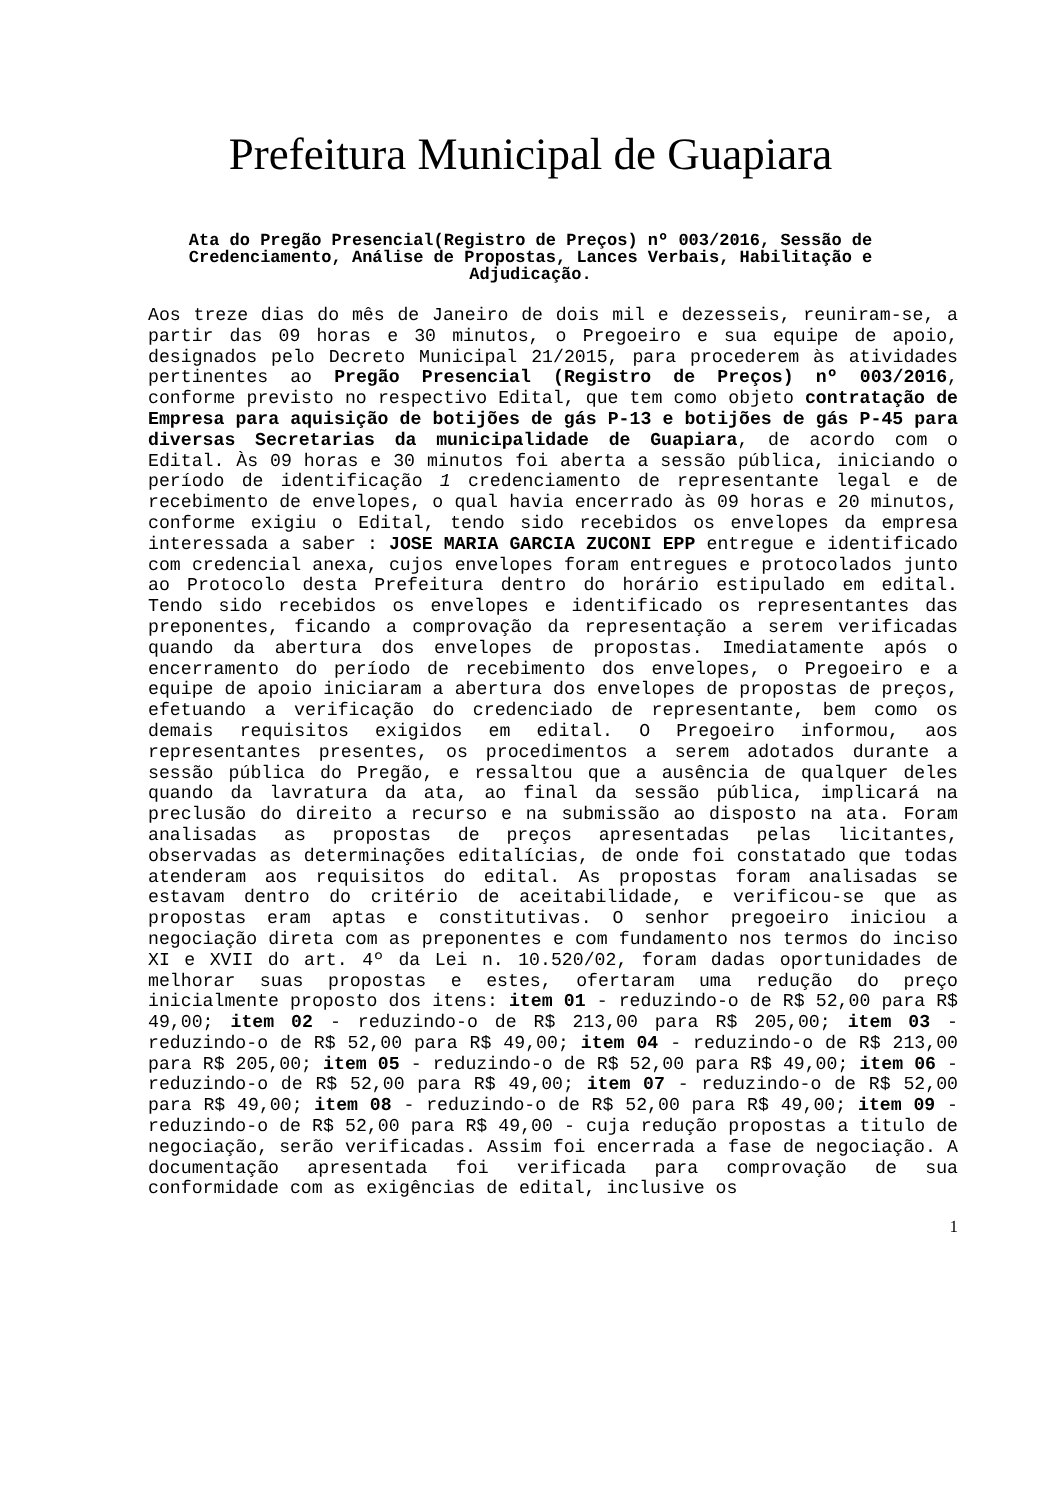Prefeitura Municipal de Guapiara
Ata do Pregão Presencial(Registro de Preços) nº 003/2016, Sessão de Credenciamento, Análise de Propostas, Lances Verbais, Habilitação e Adjudicação.
Aos treze dias do mês de Janeiro de dois mil e dezesseis, reuniram-se, a partir das 09 horas e 30 minutos, o Pregoeiro e sua equipe de apoio, designados pelo Decreto Municipal 21/2015, para procederem às atividades pertinentes ao Pregão Presencial (Registro de Preços) nº 003/2016, conforme previsto no respectivo Edital, que tem como objeto contratação de Empresa para aquisição de botijões de gás P-13 e botijões de gás P-45 para diversas Secretarias da municipalidade de Guapiara, de acordo com o Edital. Às 09 horas e 30 minutos foi aberta a sessão pública, iniciando o período de identificação 1 credenciamento de representante legal e de recebimento de envelopes, o qual havia encerrado às 09 horas e 20 minutos, conforme exigiu o Edital, tendo sido recebidos os envelopes da empresa interessada a saber : JOSE MARIA GARCIA ZUCONI EPP entregue e identificado com credencial anexa, cujos envelopes foram entregues e protocolados junto ao Protocolo desta Prefeitura dentro do horário estipulado em edital. Tendo sido recebidos os envelopes e identificado os representantes das preponentes, ficando a comprovação da representação a serem verificadas quando da abertura dos envelopes de propostas. Imediatamente após o encerramento do período de recebimento dos envelopes, o Pregoeiro e a equipe de apoio iniciaram a abertura dos envelopes de propostas de preços, efetuando a verificação do credenciado de representante, bem como os demais requisitos exigidos em edital. O Pregoeiro informou, aos representantes presentes, os procedimentos a serem adotados durante a sessão pública do Pregão, e ressaltou que a ausência de qualquer deles quando da lavratura da ata, ao final da sessão pública, implicará na preclusão do direito a recurso e na submissão ao disposto na ata. Foram analisadas as propostas de preços apresentadas pelas licitantes, observadas as determinações editalícias, de onde foi constatado que todas atenderam aos requisitos do edital. As propostas foram analisadas se estavam dentro do critério de aceitabilidade, e verificou-se que as propostas eram aptas e constitutivas. O senhor pregoeiro iniciou a negociação direta com as preponentes e com fundamento nos termos do inciso XI e XVII do art. 4º da Lei n. 10.520/02, foram dadas oportunidades de melhorar suas propostas e estes, ofertaram uma redução do preço inicialmente proposto dos itens: item 01 - reduzindo-o de R$ 52,00 para R$ 49,00; item 02 - reduzindo-o de R$ 213,00 para R$ 205,00; item 03 - reduzindo-o de R$ 52,00 para R$ 49,00; item 04 - reduzindo-o de R$ 213,00 para R$ 205,00; item 05 - reduzindo-o de R$ 52,00 para R$ 49,00; item 06 - reduzindo-o de R$ 52,00 para R$ 49,00; item 07 - reduzindo-o de R$ 52,00 para R$ 49,00; item 08 - reduzindo-o de R$ 52,00 para R$ 49,00; item 09 - reduzindo-o de R$ 52,00 para R$ 49,00 - cuja redução propostas a titulo de negociação, serão verificadas. Assim foi encerrada a fase de negociação. A documentação apresentada foi verificada para comprovação de sua conformidade com as exigências de edital, inclusive os
1